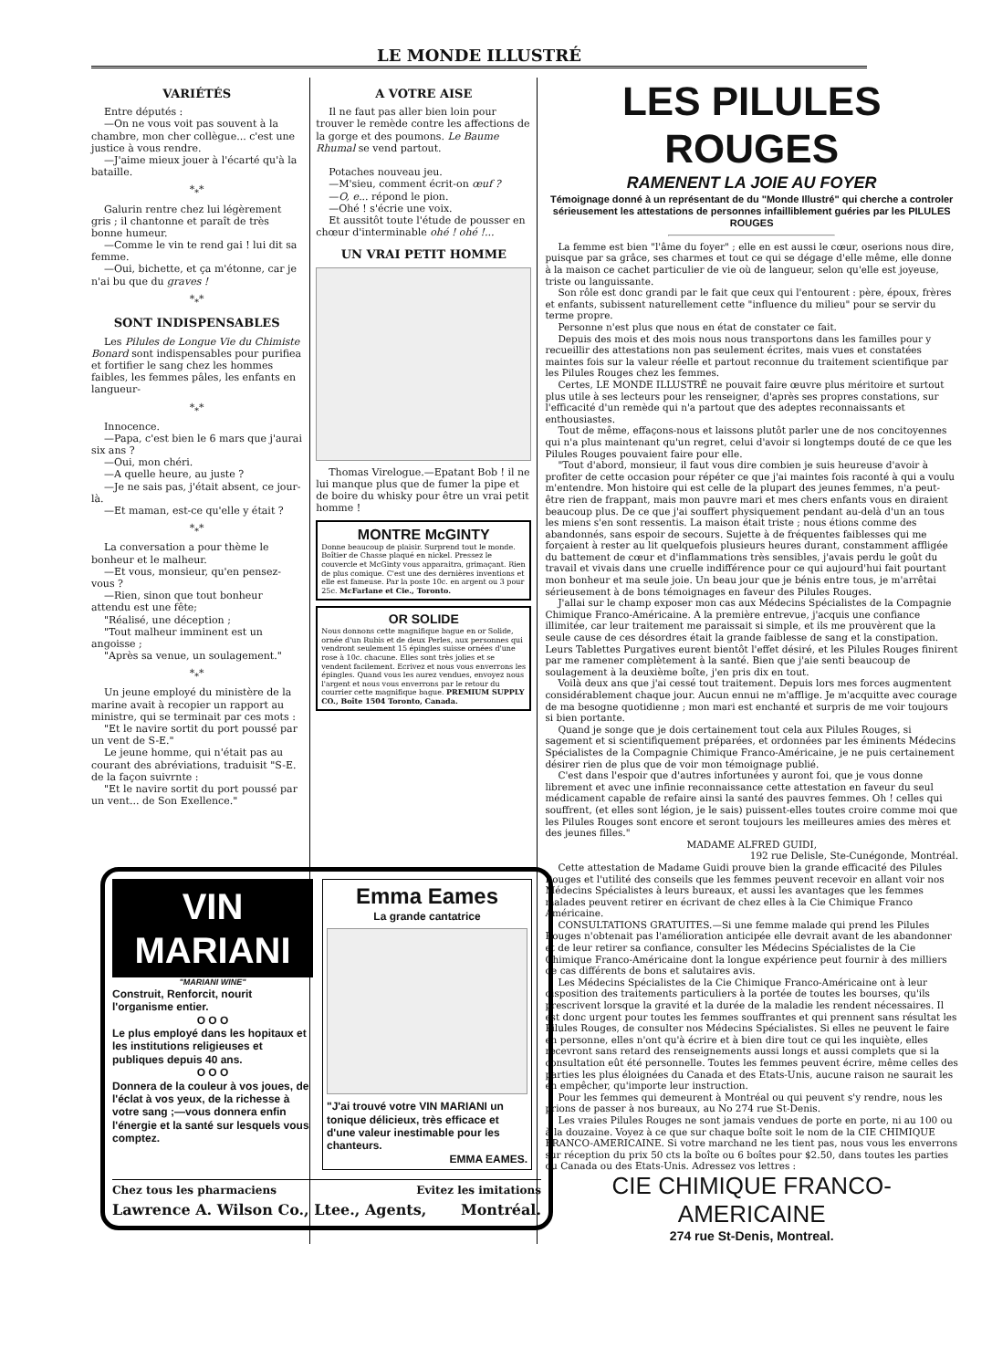LE MONDE ILLUSTRÉ
VARIÉTÉS
Entre députés :
—On ne vous voit pas souvent à la chambre, mon cher collègue... c'est une justice à vous rendre.
—J'aime mieux jouer à l'écarté qu'à la bataille.
*<sub>*</sub>*
Galurin rentre chez lui légèrement gris ; il chantonne et paraît de très bonne humeur.
—Comme le vin te rend gai ! lui dit sa femme.
—Oui, bichette, et ça m'étonne, car je n'ai bu que du graves !
*<sub>*</sub>*
SONT INDISPENSABLES
Les Pilules de Longue Vie du Chimiste Bonard sont indispensables pour purifiea et fortifier le sang chez les hommes faibles, les femmes pâles, les enfants en langueur-
*<sub>*</sub>*
Innocence.
—Papa, c'est bien le 6 mars que j'aurai six ans ?
—Oui, mon chéri.
—A quelle heure, au juste ?
—Je ne sais pas, j'était absent, ce jour-là.
—Et maman, est-ce qu'elle y était ?
*<sub>*</sub>*
La conversation a pour thème le bonheur et le malheur.
—Et vous, monsieur, qu'en pensez-vous ?
—Rien, sinon que tout bonheur attendu est une fête;
"Réalisé, une déception ;
"Tout malheur imminent est un angoisse ;
"Après sa venue, un soulagement."
*<sub>*</sub>*
Un jeune employé du ministère de la marine avait à recopier un rapport au ministre, qui se terminait par ces mots :
"Et le navire sortit du port poussé par un vent de S-E."
Le jeune homme, qui n'était pas au courant des abréviations, traduisit "S-E. de la façon suivrnte :
"Et le navire sortit du port poussé par un vent... de Son Exellence."
A VOTRE AISE
Il ne faut pas aller bien loin pour trouver le remède contre les affections de la gorge et des poumons. Le Baume Rhumal se vend partout.
Potaches nouveau jeu.
—M'sieu, comment écrit-on œuf ?
—O, e... répond le pion.
—Ohé ! s'écrie une voix.
Et aussitôt toute l'étude de pousser en chœur d'interminable ohé ! ohé !...
UN VRAI PETIT HOMME
Thomas Virelogue.—Epatant Bob ! il ne lui manque plus que de fumer la pipe et de boire du whisky pour être un vrai petit homme !
MONTRE McGINTY
Donne beaucoup de plaisir. Surprend tout le monde. Boîtier de Chasse plaqué en nickel. Pressez le couvercle et McGinty vous apparaitra, grimaçant. Rien de plus comique. C'est une des dernières inventions et elle est fameuse. Par la poste 10c. en argent ou 3 pour 25c. McFarlane et Cie., Toronto.
OR SOLIDE
Nous donnons cette magnifique bague en or Solide, ornée d'un Rubis et de deux Perles, aux personnes qui vendront seulement 15 épingles suisse ornées d'une rose à 10c. chacune. Elles sont très jolies et se vendent facilement. Ecrivez et nous vous enverrons les épingles. Quand vous les aurez vendues, envoyez nous l'argent et nous vous enverrons par le retour du courrier cette magnifique bague. PREMIUM SUPPLY CO., Boîte 1504 Toronto, Canada.
LES PILULES ROUGES
RAMENENT LA JOIE AU FOYER
Témoignage donné à un représentant de du "Monde Illustré" qui cherche a controler sérieusement les attestations de personnes infailliblement guéries par les PILULES ROUGES
La femme est bien "l'âme du foyer" ; elle en est aussi le cœur, oserions nous dire, puisque par sa grâce, ses charmes et tout ce qui se dégage d'elle même, elle donne à la maison ce cachet particulier de vie où de langueur, selon qu'elle est joyeuse, triste ou languissante.
Son rôle est donc grandi par le fait que ceux qui l'entourent : père, époux, frères et enfants, subissent naturellement cette "influence du milieu" pour se servir du terme propre.
Personne n'est plus que nous en état de constater ce fait.
Depuis des mois et des mois nous nous transportons dans les familles pour y recueillir des attestations non pas seulement écrites, mais vues et constatées maintes fois sur la valeur réelle et partout reconnue du traitement scientifique par les Pilules Rouges chez les femmes.
Certes, LE MONDE ILLUSTRÉ ne pouvait faire œuvre plus méritoire et surtout plus utile à ses lecteurs pour les renseigner, d'après ses propres constations, sur l'efficacité d'un remède qui n'a partout que des adeptes reconnaissants et enthousiastes.
Tout de même, effaçons-nous et laissons plutôt parler une de nos concitoyennes qui n'a plus maintenant qu'un regret, celui d'avoir si longtemps douté de ce que les Pilules Rouges pouvaient faire pour elle.
"Tout d'abord, monsieur, il faut vous dire combien je suis heureuse d'avoir à profiter de cette occasion pour répéter ce que j'ai maintes fois raconté à qui a voulu m'entendre. Mon histoire qui est celle de la plupart des jeunes femmes, n'a peut-être rien de frappant, mais mon pauvre mari et mes chers enfants vous en diraient beaucoup plus. De ce que j'ai souffert physiquement pendant au-delà d'un an tous les miens s'en sont ressentis. La maison était triste ; nous étions comme des abandonnés, sans espoir de secours. Sujette à de fréquentes faiblesses qui me forçaient à rester au lit quelquefois plusieurs heures durant, constamment affligée du battement de cœur et d'inflammations très sensibles, j'avais perdu le goût du travail et vivais dans une cruelle indifférence pour ce qui aujourd'hui fait pourtant mon bonheur et ma seule joie. Un beau jour que je bénis entre tous, je m'arrêtai sérieusement à de bons témoignages en faveur des Pilules Rouges.
J'allai sur le champ exposer mon cas aux Médecins Spécialistes de la Compagnie Chimique Franco-Américaine. A la première entrevue, j'acquis une confiance illimitée, car leur traitement me paraissait si simple, et ils me prouvèrent que la seule cause de ces désordres était la grande faiblesse de sang et la constipation. Leurs Tablettes Purgatives eurent bientôt l'effet désiré, et les Pilules Rouges finirent par me ramener complètement à la santé. Bien que j'aie senti beaucoup de soulagement à la deuxième boîte, j'en pris dix en tout.
Voilà deux ans que j'ai cessé tout traitement. Depuis lors mes forces augmentent considérablement chaque jour. Aucun ennui ne m'afflige. Je m'acquitte avec courage de ma besogne quotidienne ; mon mari est enchanté et surpris de me voir toujours si bien portante.
Quand je songe que je dois certainement tout cela aux Pilules Rouges, si sagement et si scientifiquement préparées, et ordonnées par les éminents Médecins Spécialistes de la Compagnie Chimique Franco-Américaine, je ne puis certainement désirer rien de plus que de voir mon témoignage publié.
C'est dans l'espoir que d'autres infortunées y auront foi, que je vous donne librement et avec une infinie reconnaissance cette attestation en faveur du seul médicament capable de refaire ainsi la santé des pauvres femmes. Oh ! celles qui souffrent, (et elles sont légion, je le sais) puissent-elles toutes croire comme moi que les Pilules Rouges sont encore et seront toujours les meilleures amies des mères et des jeunes filles."
MADAME ALFRED GUIDI,
192 rue Delisle, Ste-Cunégonde, Montréal.
Cette attestation de Madame Guidi prouve bien la grande efficacité des Pilules Rouges et l'utilité des conseils que les femmes peuvent recevoir en allant voir nos Médecins Spécialistes à leurs bureaux, et aussi les avantages que les femmes malades peuvent retirer en écrivant de chez elles à la Cie Chimique Franco Américaine.
CONSULTATIONS GRATUITES.—Si une femme malade qui prend les Pilules Rouges n'obtenait pas l'amélioration anticipée elle devrait avant de les abandonner et de leur retirer sa confiance, consulter les Médecins Spécialistes de la Cie Chimique Franco-Américaine dont la longue expérience peut fournir à des milliers de cas différents de bons et salutaires avis.
Les Médecins Spécialistes de la Cie Chimique Franco-Américaine ont à leur disposition des traitements particuliers à la portée de toutes les bourses, qu'ils prescrivent lorsque la gravité et la durée de la maladie les rendent nécessaires. Il est donc urgent pour toutes les femmes souffrantes et qui prennent sans résultat les Pilules Rouges, de consulter nos Médecins Spécialistes. Si elles ne peuvent le faire en personne, elles n'ont qu'à écrire et à bien dire tout ce qui les inquiète, elles recevront sans retard des renseignements aussi longs et aussi complets que si la consultation eût été personnelle. Toutes les femmes peuvent écrire, même celles des parties les plus éloignées du Canada et des Etats-Unis, aucune raison ne saurait les en empêcher, qu'importe leur instruction.
Pour les femmes qui demeurent à Montréal ou qui peuvent s'y rendre, nous les prions de passer à nos bureaux, au No 274 rue St-Denis.
Les vraies Pilules Rouges ne sont jamais vendues de porte en porte, ni au 100 ou à la douzaine. Voyez à ce que sur chaque boîte soit le nom de la CIE CHIMIQUE FRANCO-AMERICAINE. Si votre marchand ne les tient pas, nous vous les enverrons sur réception du prix 50 cts la boîte ou 6 boîtes pour $2.50, dans toutes les parties du Canada ou des Etats-Unis. Adressez vos lettres :
CIE CHIMIQUE FRANCO-AMERICAINE
274 rue St-Denis, Montreal.
VIN
MARIANI
"MARIANI WINE"
Construit, Renforcit, nourit l'organisme entier.
O O O
Le plus employé dans les hopitaux et les institutions religieuses et publiques depuis 40 ans.
O O O
Donnera de la couleur à vos joues, de l'éclat à vos yeux, de la richesse à votre sang ;—vous donnera enfin l'énergie et la santé sur lesquels vous comptez.
Emma Eames
La grande cantatrice
"J'ai trouvé votre VIN MARIANI un tonique délicieux, très efficace et d'une valeur inestimable pour les chanteurs.
EMMA EAMES.
Chez tous les pharmaciens Evitez les imitations
Lawrence A. Wilson Co., Ltee., Agents, Montréal.